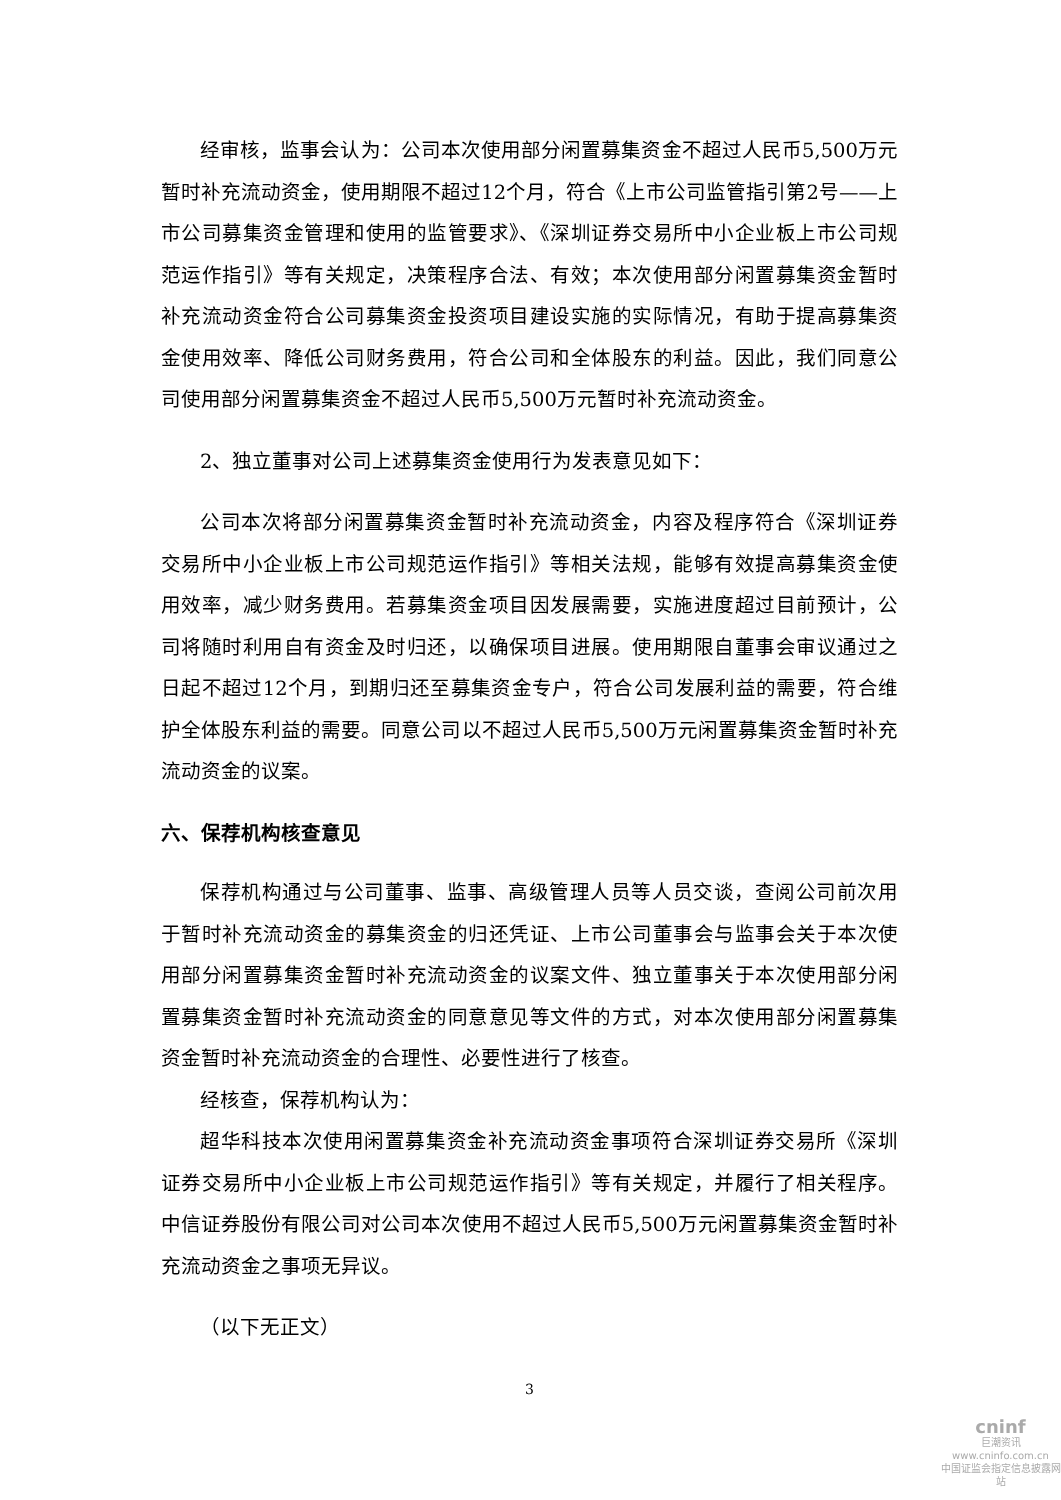经审核，监事会认为：公司本次使用部分闲置募集资金不超过人民币5,500万元暂时补充流动资金，使用期限不超过12个月，符合《上市公司监管指引第2号——上市公司募集资金管理和使用的监管要求》、《深圳证券交易所中小企业板上市公司规范运作指引》等有关规定，决策程序合法、有效；本次使用部分闲置募集资金暂时补充流动资金符合公司募集资金投资项目建设实施的实际情况，有助于提高募集资金使用效率、降低公司财务费用，符合公司和全体股东的利益。因此，我们同意公司使用部分闲置募集资金不超过人民币5,500万元暂时补充流动资金。
2、独立董事对公司上述募集资金使用行为发表意见如下：
公司本次将部分闲置募集资金暂时补充流动资金，内容及程序符合《深圳证券交易所中小企业板上市公司规范运作指引》等相关法规，能够有效提高募集资金使用效率，减少财务费用。若募集资金项目因发展需要，实施进度超过目前预计，公司将随时利用自有资金及时归还，以确保项目进展。使用期限自董事会审议通过之日起不超过12个月，到期归还至募集资金专户，符合公司发展利益的需要，符合维护全体股东利益的需要。同意公司以不超过人民币5,500万元闲置募集资金暂时补充流动资金的议案。
六、保荐机构核查意见
保荐机构通过与公司董事、监事、高级管理人员等人员交谈，查阅公司前次用于暂时补充流动资金的募集资金的归还凭证、上市公司董事会与监事会关于本次使用部分闲置募集资金暂时补充流动资金的议案文件、独立董事关于本次使用部分闲置募集资金暂时补充流动资金的同意意见等文件的方式，对本次使用部分闲置募集资金暂时补充流动资金的合理性、必要性进行了核查。
经核查，保荐机构认为：
超华科技本次使用闲置募集资金补充流动资金事项符合深圳证券交易所《深圳证券交易所中小企业板上市公司规范运作指引》等有关规定，并履行了相关程序。中信证券股份有限公司对公司本次使用不超过人民币5,500万元闲置募集资金暂时补充流动资金之事项无异议。
（以下无正文）
3
cninf
巨潮资讯
www.cninfo.com.cn
中国证监会指定信息披露网站